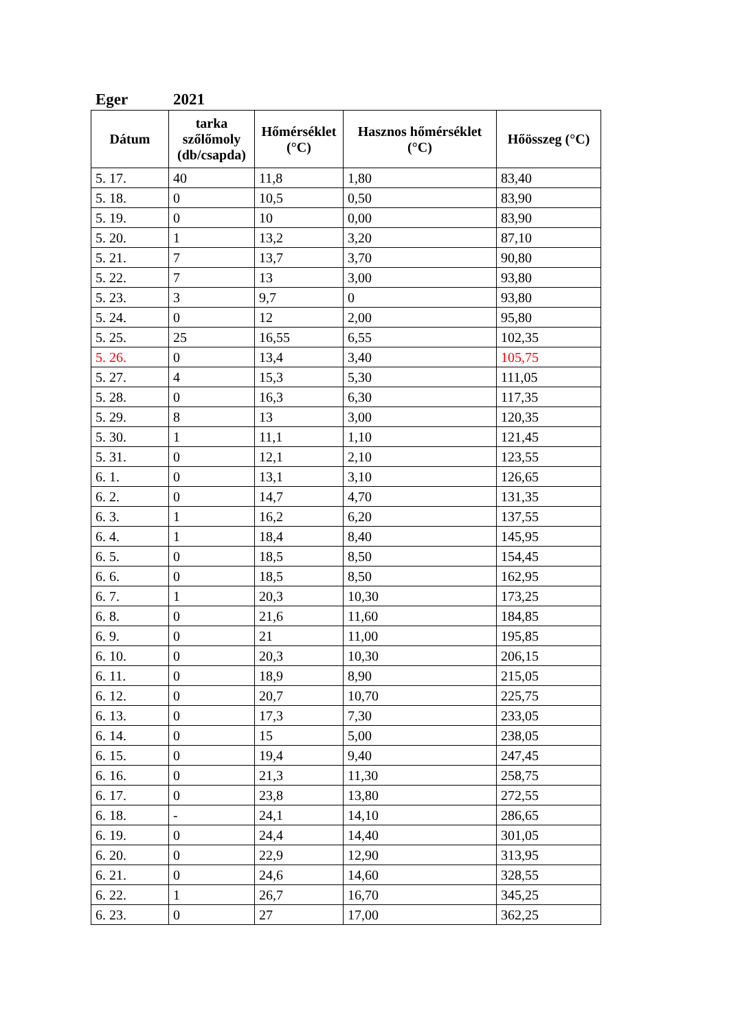Eger 2021
| Dátum | tarka szőlőmoly (db/csapda) | Hőmérséklet (°C) | Hasznos hőmérséklet (°C) | Hőösszeg (°C) |
| --- | --- | --- | --- | --- |
| 5. 17. | 40 | 11,8 | 1,80 | 83,40 |
| 5. 18. | 0 | 10,5 | 0,50 | 83,90 |
| 5. 19. | 0 | 10 | 0,00 | 83,90 |
| 5. 20. | 1 | 13,2 | 3,20 | 87,10 |
| 5. 21. | 7 | 13,7 | 3,70 | 90,80 |
| 5. 22. | 7 | 13 | 3,00 | 93,80 |
| 5. 23. | 3 | 9,7 | 0 | 93,80 |
| 5. 24. | 0 | 12 | 2,00 | 95,80 |
| 5. 25. | 25 | 16,55 | 6,55 | 102,35 |
| 5. 26. | 0 | 13,4 | 3,40 | 105,75 |
| 5. 27. | 4 | 15,3 | 5,30 | 111,05 |
| 5. 28. | 0 | 16,3 | 6,30 | 117,35 |
| 5. 29. | 8 | 13 | 3,00 | 120,35 |
| 5. 30. | 1 | 11,1 | 1,10 | 121,45 |
| 5. 31. | 0 | 12,1 | 2,10 | 123,55 |
| 6. 1. | 0 | 13,1 | 3,10 | 126,65 |
| 6. 2. | 0 | 14,7 | 4,70 | 131,35 |
| 6. 3. | 1 | 16,2 | 6,20 | 137,55 |
| 6. 4. | 1 | 18,4 | 8,40 | 145,95 |
| 6. 5. | 0 | 18,5 | 8,50 | 154,45 |
| 6. 6. | 0 | 18,5 | 8,50 | 162,95 |
| 6. 7. | 1 | 20,3 | 10,30 | 173,25 |
| 6. 8. | 0 | 21,6 | 11,60 | 184,85 |
| 6. 9. | 0 | 21 | 11,00 | 195,85 |
| 6. 10. | 0 | 20,3 | 10,30 | 206,15 |
| 6. 11. | 0 | 18,9 | 8,90 | 215,05 |
| 6. 12. | 0 | 20,7 | 10,70 | 225,75 |
| 6. 13. | 0 | 17,3 | 7,30 | 233,05 |
| 6. 14. | 0 | 15 | 5,00 | 238,05 |
| 6. 15. | 0 | 19,4 | 9,40 | 247,45 |
| 6. 16. | 0 | 21,3 | 11,30 | 258,75 |
| 6. 17. | 0 | 23,8 | 13,80 | 272,55 |
| 6. 18. | - | 24,1 | 14,10 | 286,65 |
| 6. 19. | 0 | 24,4 | 14,40 | 301,05 |
| 6. 20. | 0 | 22,9 | 12,90 | 313,95 |
| 6. 21. | 0 | 24,6 | 14,60 | 328,55 |
| 6. 22. | 1 | 26,7 | 16,70 | 345,25 |
| 6. 23. | 0 | 27 | 17,00 | 362,25 |